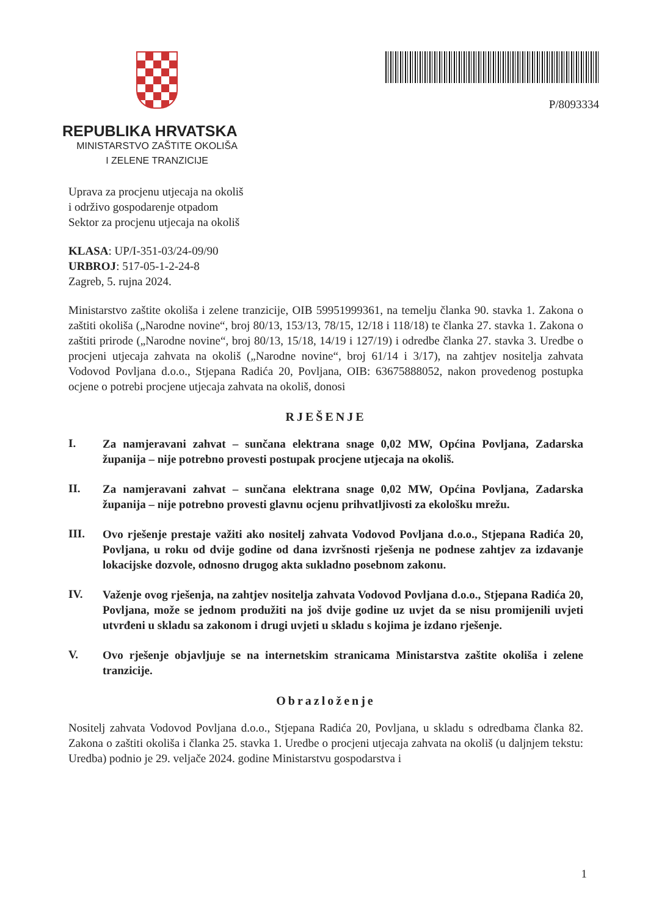REPUBLIKA HRVATSKA
MINISTARSTVO ZAŠTITE OKOLIŠA
I ZELENE TRANZICIJE
P/8093334
Uprava za procjenu utjecaja na okoliš
i održivo gospodarenje otpadom
Sektor za procjenu utjecaja na okoliš
KLASA: UP/I-351-03/24-09/90
URBROJ: 517-05-1-2-24-8
Zagreb, 5. rujna 2024.
Ministarstvo zaštite okoliša i zelene tranzicije, OIB 59951999361, na temelju članka 90. stavka 1. Zakona o zaštiti okoliša („Narodne novine“, broj 80/13, 153/13, 78/15, 12/18 i 118/18) te članka 27. stavka 1. Zakona o zaštiti prirode („Narodne novine“, broj 80/13, 15/18, 14/19 i 127/19) i odredbe članka 27. stavka 3. Uredbe o procjeni utjecaja zahvata na okoliš („Narodne novine“, broj 61/14 i 3/17), na zahtjev nositelja zahvata Vodovod Povljana d.o.o., Stjepana Radića 20, Povljana, OIB: 63675888052, nakon provedenog postupka ocjene o potrebi procjene utjecaja zahvata na okoliš, donosi
RJEŠENJE
I.
Za namjeravani zahvat – sunčana elektrana snage 0,02 MW, Općina Povljana, Zadarska županija – nije potrebno provesti postupak procjene utjecaja na okoliš.
II.
Za namjeravani zahvat – sunčana elektrana snage 0,02 MW, Općina Povljana, Zadarska županija – nije potrebno provesti glavnu ocjenu prihvatljivosti za ekološku mrežu.
III.
Ovo rješenje prestaje važiti ako nositelj zahvata Vodovod Povljana d.o.o., Stjepana Radića 20, Povljana, u roku od dvije godine od dana izvršnosti rješenja ne podnese zahtjev za izdavanje lokacijske dozvole, odnosno drugog akta sukladno posebnom zakonu.
IV.
Važenje ovog rješenja, na zahtjev nositelja zahvata Vodovod Povljana d.o.o., Stjepana Radića 20, Povljana, može se jednom produžiti na još dvije godine uz uvjet da se nisu promijenili uvjeti utvrđeni u skladu sa zakonom i drugi uvjeti u skladu s kojima je izdano rješenje.
V.
Ovo rješenje objavljuje se na internetskim stranicama Ministarstva zaštite okoliša i zelene tranzicije.
Obrazloženje
Nositelj zahvata Vodovod Povljana d.o.o., Stjepana Radića 20, Povljana, u skladu s odredbama članka 82. Zakona o zaštiti okoliša i članka 25. stavka 1. Uredbe o procjeni utjecaja zahvata na okoliš (u daljnjem tekstu: Uredba) podnio je 29. veljače 2024. godine Ministarstvu gospodarstva i
1